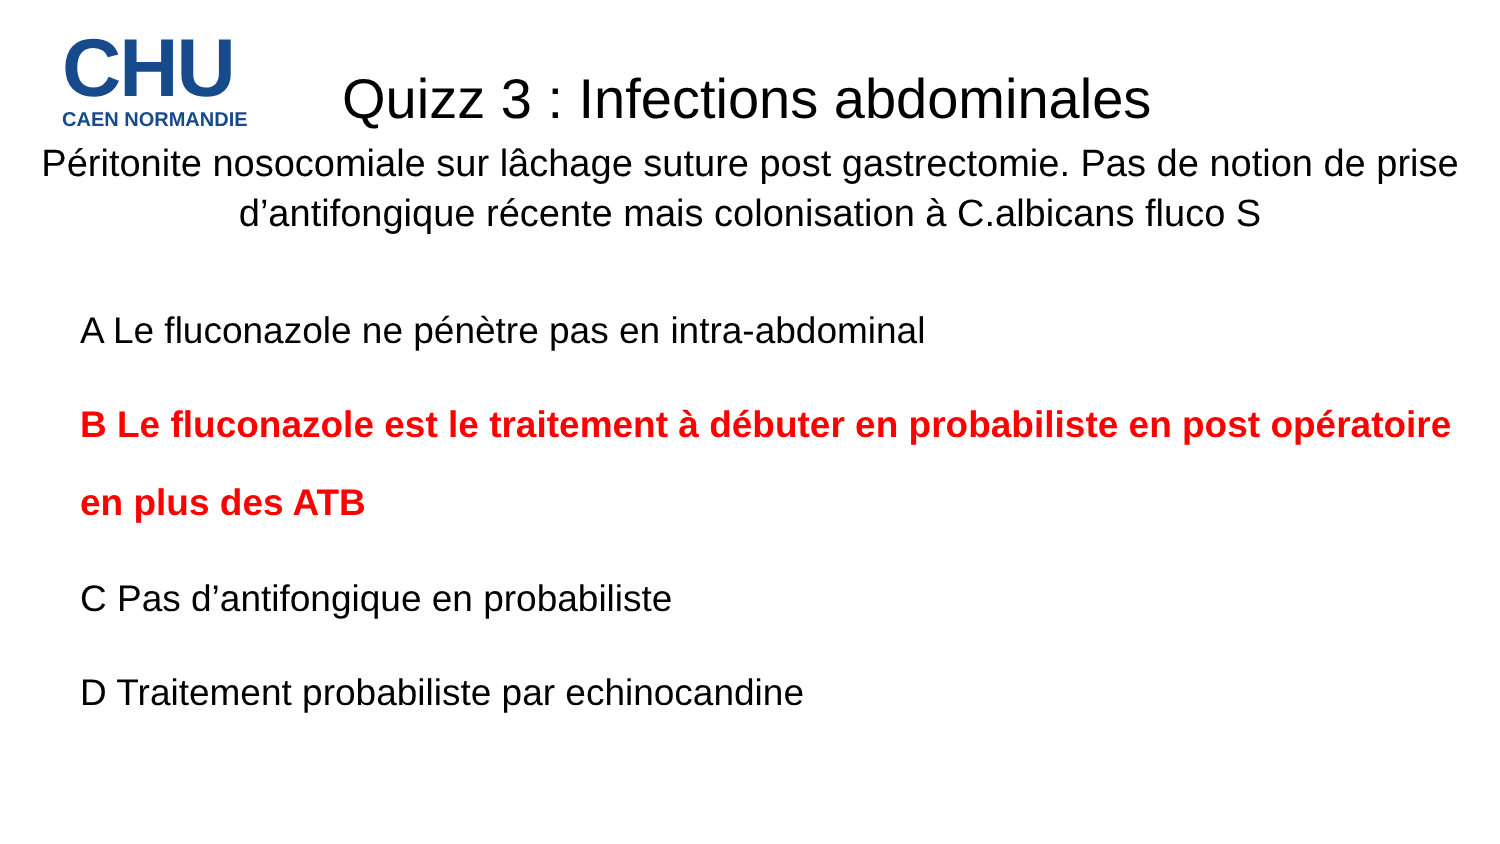CHU
CAEN NORMANDIE
Quizz 3 : Infections abdominales
Péritonite nosocomiale sur lâchage suture post gastrectomie. Pas de notion de prise d’antifongique récente mais colonisation à C.albicans fluco S
A Le fluconazole ne pénètre pas en intra-abdominal
B Le fluconazole est le traitement à débuter en probabiliste en post opératoire en plus des ATB
C Pas d’antifongique en probabiliste
D Traitement probabiliste par echinocandine